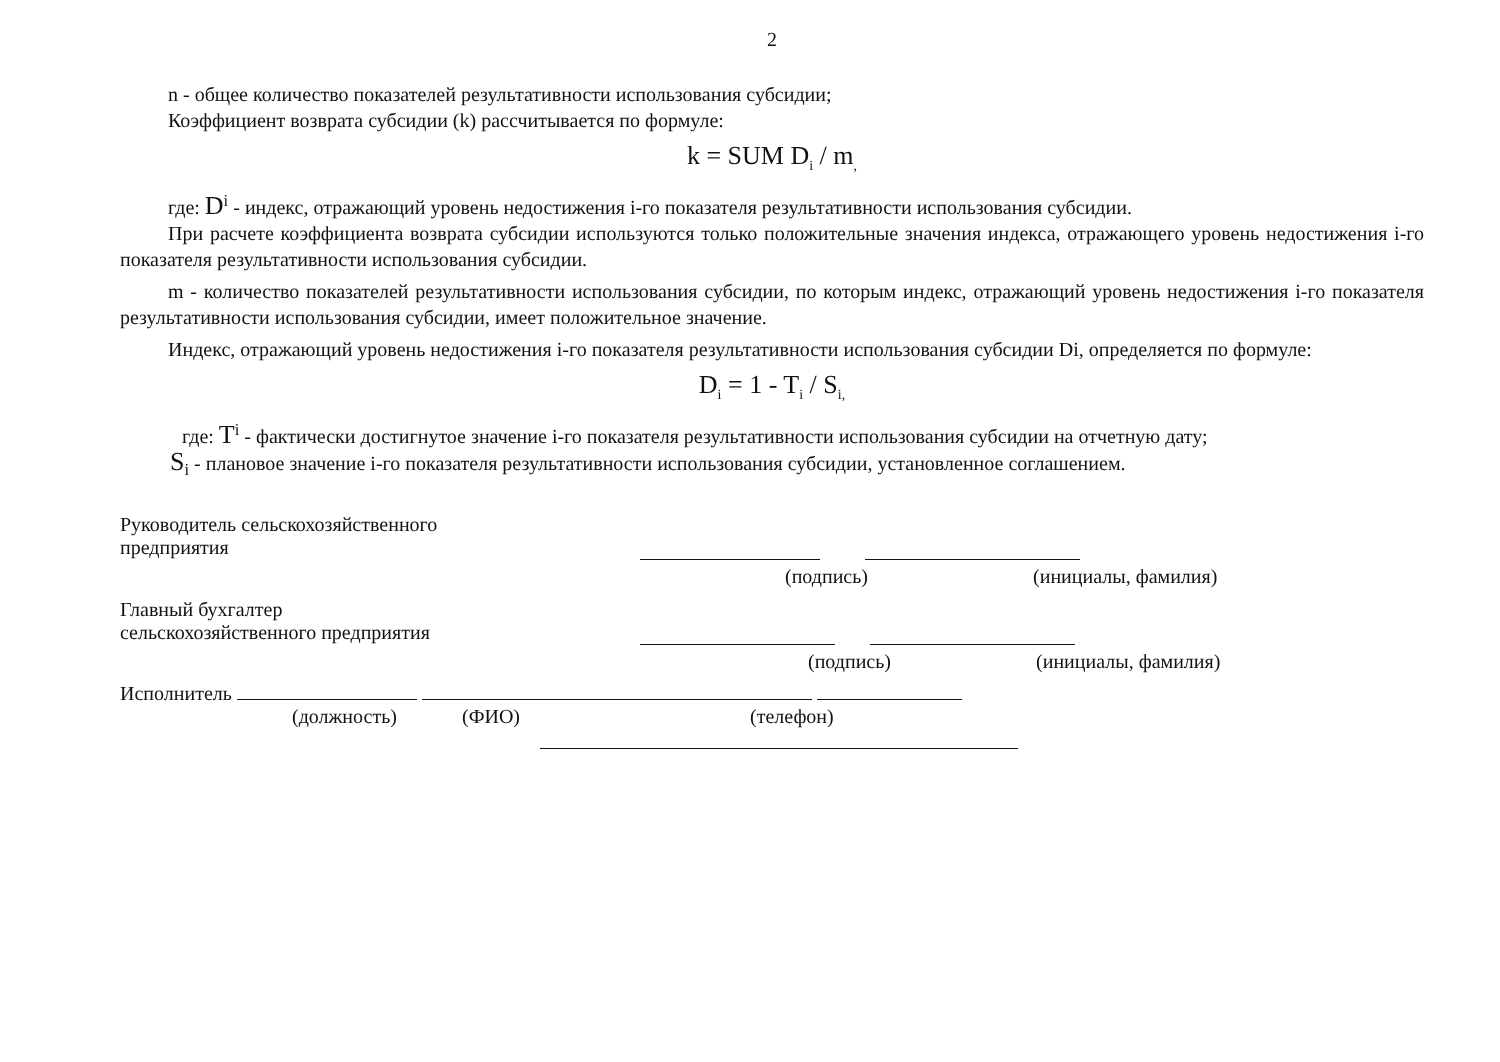2
n - общее количество показателей результативности использования субсидии;
Коэффициент возврата субсидии (k) рассчитывается по формуле:
k = SUM D<sub>i</sub> / m<sub>,</sub>
где: D<sup>i</sup> - индекс, отражающий уровень недостижения i-го показателя результативности использования субсидии.
При расчете коэффициента возврата субсидии используются только положительные значения индекса, отражающего уровень недостижения i-го показателя результативности использования субсидии.
m - количество показателей результативности использования субсидии, по которым индекс, отражающий уровень недостижения i-го показателя результативности использования субсидии, имеет положительное значение.
Индекс, отражающий уровень недостижения i-го показателя результативности использования субсидии Di, определяется по формуле:
D<sub>i</sub> = 1 - T<sub>i</sub> / S<sub>i</sub><sub>,</sub>
где: T<sup>i</sup> - фактически достигнутое значение i-го показателя результативности использования субсидии на отчетную дату;
S<sub>i</sub> - плановое значение i-го показателя результативности использования субсидии, установленное соглашением.
Руководитель сельскохозяйственного
предприятия
(подпись) (инициалы, фамилия)
Главный бухгалтер
сельскохозяйственного предприятия
(подпись) (инициалы, фамилия)
Исполнитель
(должность) (ФИО) (телефон)